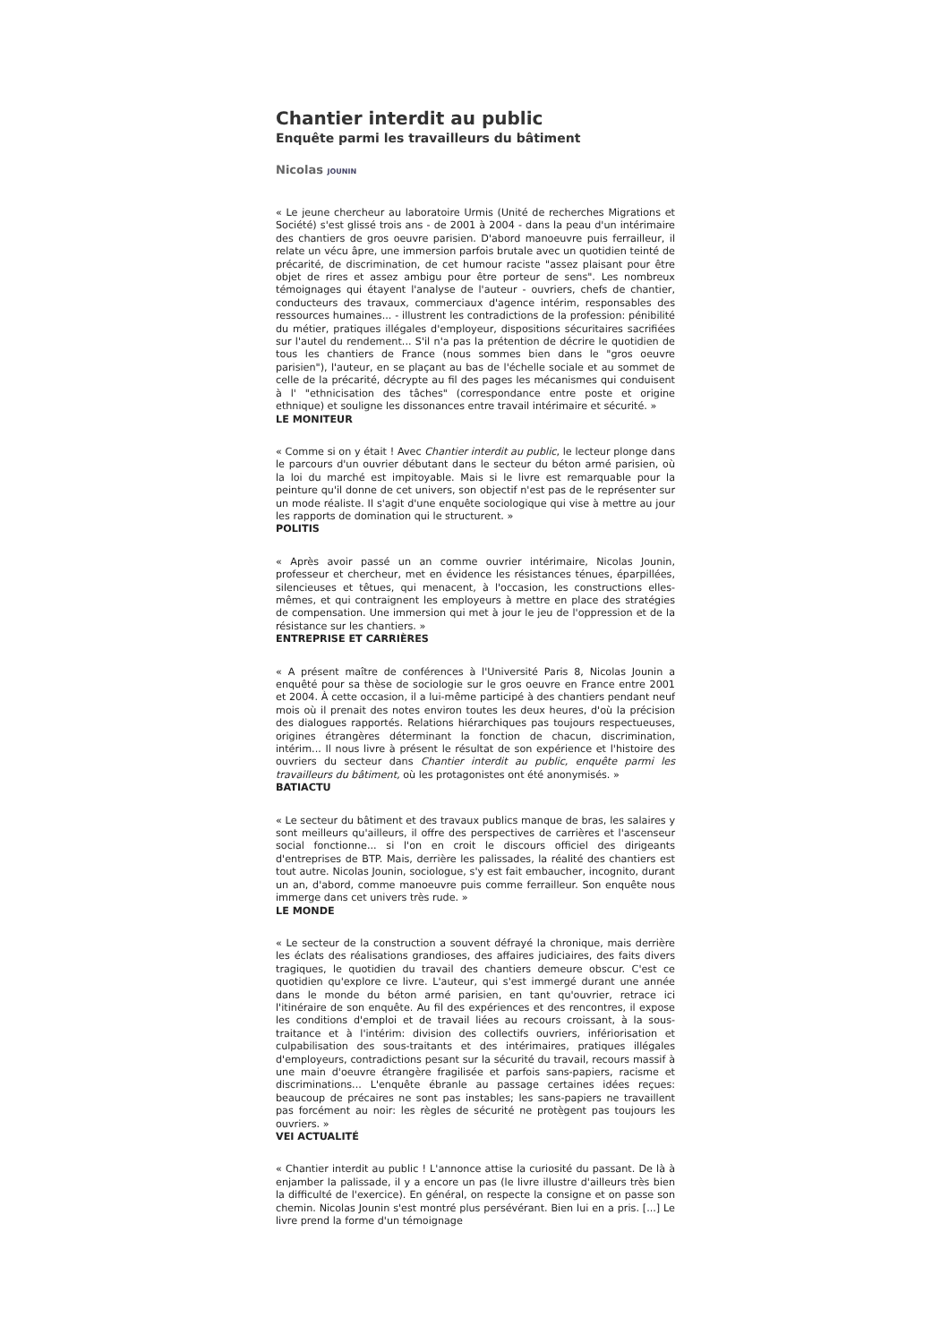Chantier interdit au public
Enquête parmi les travailleurs du bâtiment
Nicolas JOUNIN
« Le jeune chercheur au laboratoire Urmis (Unité de recherches Migrations et Société) s'est glissé trois ans - de 2001 à 2004 - dans la peau d'un intérimaire des chantiers de gros oeuvre parisien. D'abord manoeuvre puis ferrailleur, il relate un vécu âpre, une immersion parfois brutale avec un quotidien teinté de précarité, de discrimination, de cet humour raciste "assez plaisant pour être objet de rires et assez ambigu pour être porteur de sens". Les nombreux témoignages qui étayent l'analyse de l'auteur - ouvriers, chefs de chantier, conducteurs des travaux, commerciaux d'agence intérim, responsables des ressources humaines... - illustrent les contradictions de la profession: pénibilité du métier, pratiques illégales d'employeur, dispositions sécuritaires sacrifiées sur l'autel du rendement... S'il n'a pas la prétention de décrire le quotidien de tous les chantiers de France (nous sommes bien dans le "gros oeuvre parisien"), l'auteur, en se plaçant au bas de l'échelle sociale et au sommet de celle de la précarité, décrypte au fil des pages les mécanismes qui conduisent à l' "ethnicisation des tâches" (correspondance entre poste et origine ethnique) et souligne les dissonances entre travail intérimaire et sécurité. »
LE MONITEUR
« Comme si on y était ! Avec Chantier interdit au public, le lecteur plonge dans le parcours d'un ouvrier débutant dans le secteur du béton armé parisien, où la loi du marché est impitoyable. Mais si le livre est remarquable pour la peinture qu'il donne de cet univers, son objectif n'est pas de le représenter sur un mode réaliste. Il s'agit d'une enquête sociologique qui vise à mettre au jour les rapports de domination qui le structurent. »
POLITIS
« Après avoir passé un an comme ouvrier intérimaire, Nicolas Jounin, professeur et chercheur, met en évidence les résistances ténues, éparpillées, silencieuses et têtues, qui menacent, à l'occasion, les constructions elles-mêmes, et qui contraignent les employeurs à mettre en place des stratégies de compensation. Une immersion qui met à jour le jeu de l'oppression et de la résistance sur les chantiers. »
ENTREPRISE ET CARRIÈRES
« A présent maître de conférences à l'Université Paris 8, Nicolas Jounin a enquêté pour sa thèse de sociologie sur le gros oeuvre en France entre 2001 et 2004. À cette occasion, il a lui-même participé à des chantiers pendant neuf mois où il prenait des notes environ toutes les deux heures, d'où la précision des dialogues rapportés. Relations hiérarchiques pas toujours respectueuses, origines étrangères déterminant la fonction de chacun, discrimination, intérim... Il nous livre à présent le résultat de son expérience et l'histoire des ouvriers du secteur dans Chantier interdit au public, enquête parmi les travailleurs du bâtiment, où les protagonistes ont été anonymisés. »
BATIACTU
« Le secteur du bâtiment et des travaux publics manque de bras, les salaires y sont meilleurs qu'ailleurs, il offre des perspectives de carrières et l'ascenseur social fonctionne... si l'on en croit le discours officiel des dirigeants d'entreprises de BTP. Mais, derrière les palissades, la réalité des chantiers est tout autre. Nicolas Jounin, sociologue, s'y est fait embaucher, incognito, durant un an, d'abord, comme manoeuvre puis comme ferrailleur. Son enquête nous immerge dans cet univers très rude. »
LE MONDE
« Le secteur de la construction a souvent défrayé la chronique, mais derrière les éclats des réalisations grandioses, des affaires judiciaires, des faits divers tragiques, le quotidien du travail des chantiers demeure obscur. C'est ce quotidien qu'explore ce livre. L'auteur, qui s'est immergé durant une année dans le monde du béton armé parisien, en tant qu'ouvrier, retrace ici l'itinéraire de son enquête. Au fil des expériences et des rencontres, il expose les conditions d'emploi et de travail liées au recours croissant, à la sous-traitance et à l'intérim: division des collectifs ouvriers, infériorisation et culpabilisation des sous-traitants et des intérimaires, pratiques illégales d'employeurs, contradictions pesant sur la sécurité du travail, recours massif à une main d'oeuvre étrangère fragilisée et parfois sans-papiers, racisme et discriminations... L'enquête ébranle au passage certaines idées reçues: beaucoup de précaires ne sont pas instables; les sans-papiers ne travaillent pas forcément au noir: les règles de sécurité ne protègent pas toujours les ouvriers. »
VEI ACTUALITÉ
« Chantier interdit au public ! L'annonce attise la curiosité du passant. De là à enjamber la palissade, il y a encore un pas (le livre illustre d'ailleurs très bien la difficulté de l'exercice). En général, on respecte la consigne et on passe son chemin. Nicolas Jounin s'est montré plus persévérant. Bien lui en a pris. [...] Le livre prend la forme d'un témoignage